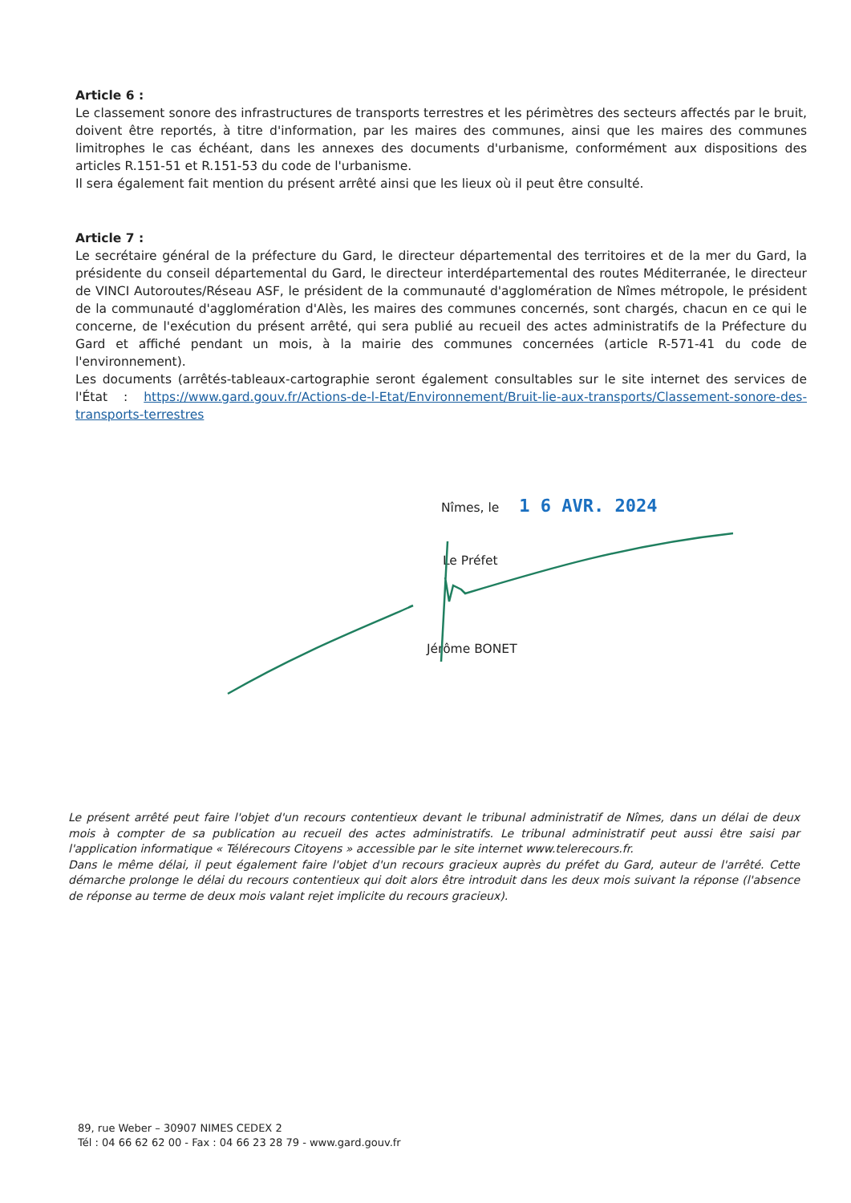Article 6 :
Le classement sonore des infrastructures de transports terrestres et les périmètres des secteurs affectés par le bruit, doivent être reportés, à titre d'information, par les maires des communes, ainsi que les maires des communes limitrophes le cas échéant, dans les annexes des documents d'urbanisme, conformément aux dispositions des articles R.151-51 et R.151-53 du code de l'urbanisme.
Il sera également fait mention du présent arrêté ainsi que les lieux où il peut être consulté.
Article 7 :
Le secrétaire général de la préfecture du Gard, le directeur départemental des territoires et de la mer du Gard, la présidente du conseil départemental du Gard, le directeur interdépartemental des routes Méditerranée, le directeur de VINCI Autoroutes/Réseau ASF, le président de la communauté d'agglomération de Nîmes métropole, le président de la communauté d'agglomération d'Alès, les maires des communes concernés, sont chargés, chacun en ce qui le concerne, de l'exécution du présent arrêté, qui sera publié au recueil des actes administratifs de la Préfecture du Gard et affiché pendant un mois, à la mairie des communes concernées (article R-571-41 du code de l'environnement).
Les documents (arrêtés-tableaux-cartographie seront également consultables sur le site internet des services de l'État : https://www.gard.gouv.fr/Actions-de-l-Etat/Environnement/Bruit-lie-aux-transports/Classement-sonore-des-transports-terrestres
Nîmes, le 1 6 AVR. 2024
Le Préfet
Jérôme BONET
Le présent arrêté peut faire l'objet d'un recours contentieux devant le tribunal administratif de Nîmes, dans un délai de deux mois à compter de sa publication au recueil des actes administratifs. Le tribunal administratif peut aussi être saisi par l'application informatique « Télérecours Citoyens » accessible par le site internet www.telerecours.fr.
Dans le même délai, il peut également faire l'objet d'un recours gracieux auprès du préfet du Gard, auteur de l'arrêté. Cette démarche prolonge le délai du recours contentieux qui doit alors être introduit dans les deux mois suivant la réponse (l'absence de réponse au terme de deux mois valant rejet implicite du recours gracieux).
89, rue Weber – 30907 NIMES CEDEX 2
Tél : 04 66 62 62 00 - Fax : 04 66 23 28 79 - www.gard.gouv.fr